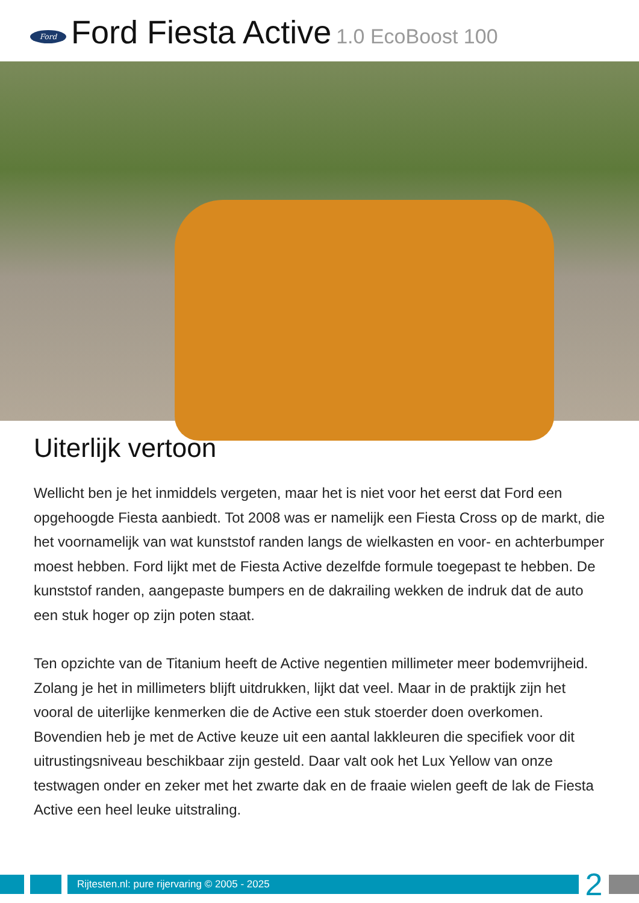Ford
Ford Fiesta Active 1.0 EcoBoost 100
Uiterlijk vertoon
Wellicht ben je het inmiddels vergeten, maar het is niet voor het eerst dat Ford een opgehoogde Fiesta aanbiedt. Tot 2008 was er namelijk een Fiesta Cross op de markt, die het voornamelijk van wat kunststof randen langs de wielkasten en voor- en achterbumper moest hebben. Ford lijkt met de Fiesta Active dezelfde formule toegepast te hebben. De kunststof randen, aangepaste bumpers en de dakrailing wekken de indruk dat de auto een stuk hoger op zijn poten staat.
Ten opzichte van de Titanium heeft de Active negentien millimeter meer bodemvrijheid. Zolang je het in millimeters blijft uitdrukken, lijkt dat veel. Maar in de praktijk zijn het vooral de uiterlijke kenmerken die de Active een stuk stoerder doen overkomen. Bovendien heb je met de Active keuze uit een aantal lakkleuren die specifiek voor dit uitrustingsniveau beschikbaar zijn gesteld. Daar valt ook het Lux Yellow van onze testwagen onder en zeker met het zwarte dak en de fraaie wielen geeft de lak de Fiesta Active een heel leuke uitstraling.
Rijtesten.nl: pure rijervaring © 2005 - 2025
2